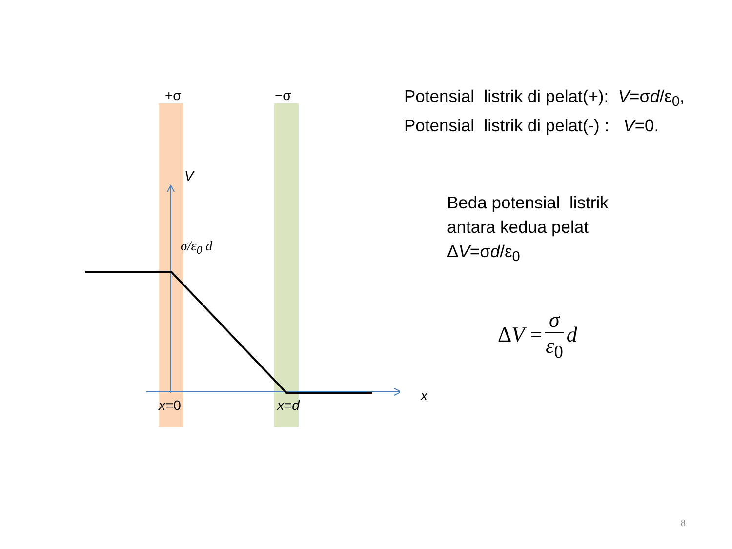+σ −σ
V
σ/ε<sub>0</sub> d
x
x=0 x=d
Potensial listrik di pelat(+): V=σd/ε<sub>0</sub>,
Potensial listrik di pelat(-) : V=0.
Beda potensial listrik
antara kedua pelat
ΔV=σd/ε<sub>0</sub>
Δ V = σ ε<sub>0</sub> d
8